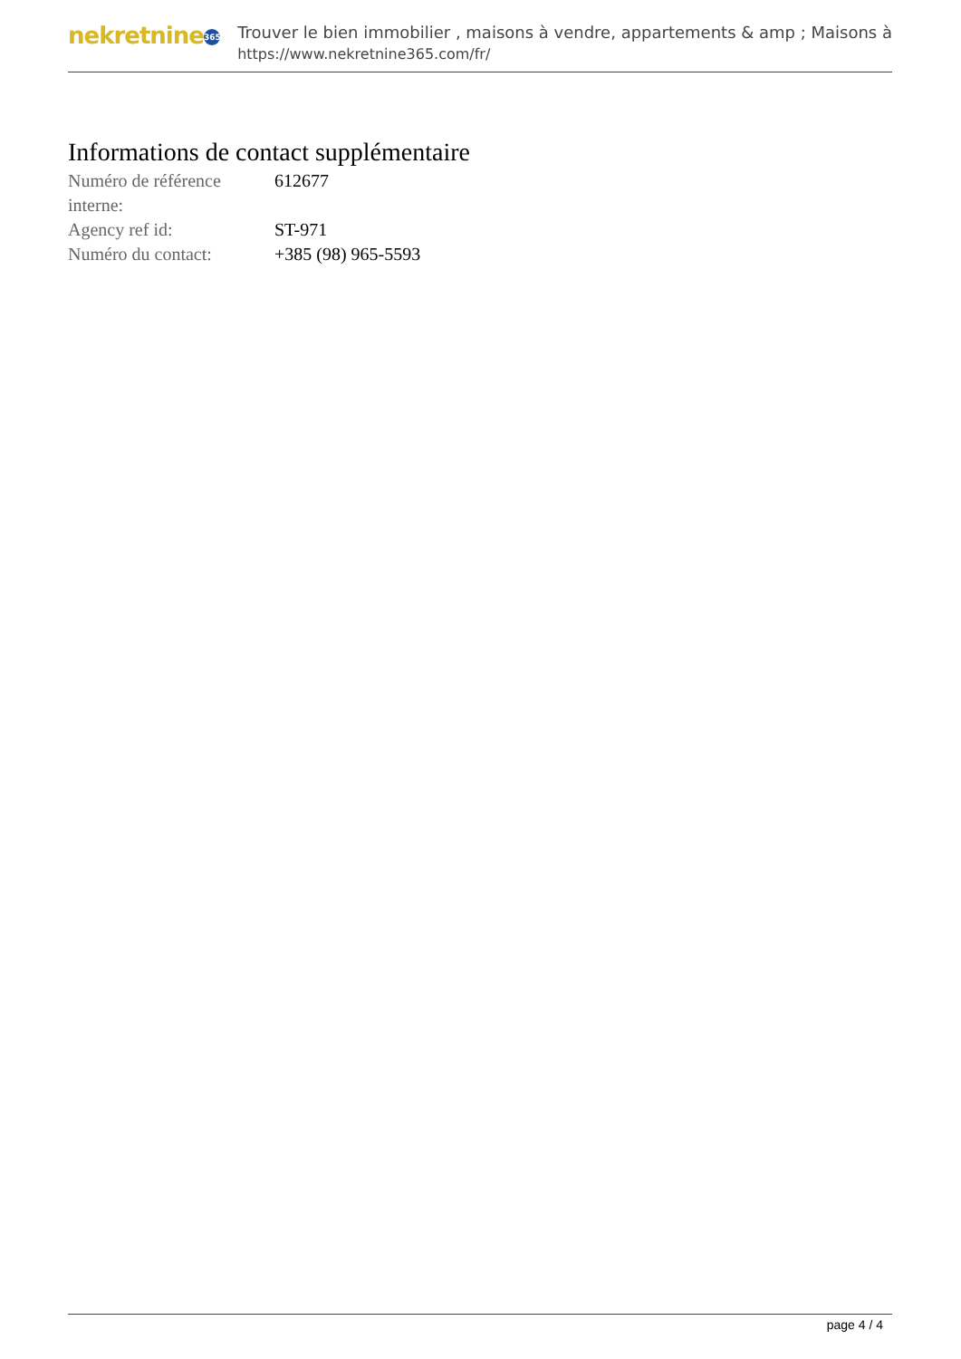nekretnine 365
Trouver le bien immobilier , maisons à vendre, appartements & amp ; Maisons à
https://www.nekretnine365.com/fr/
Informations de contact supplémentaire
| Numéro de référence interne: | 612677 |
| Agency ref id: | ST-971 |
| Numéro du contact: | +385 (98) 965-5593 |
page 4 / 4